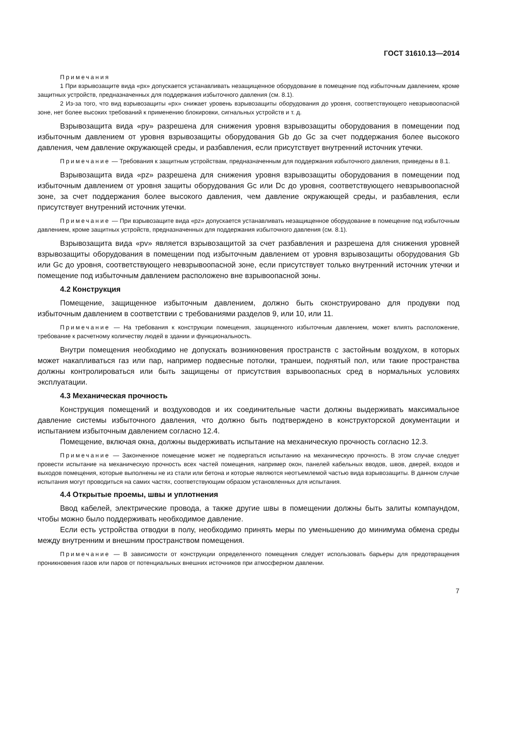ГОСТ 31610.13—2014
Примечания
1 При взрывозащите вида «px» допускается устанавливать незащищенное оборудование в помещение под избыточным давлением, кроме защитных устройств, предназначенных для поддержания избыточного давления (см. 8.1).
2 Из-за того, что вид взрывозащиты «px» снижает уровень взрывозащиты оборудования до уровня, соответствующего невзрывоопасной зоне, нет более высоких требований к применению блокировки, сигнальных устройств и т. д.
Взрывозащита вида «py» разрешена для снижения уровня взрывозащиты оборудования в помещении под избыточным давлением от уровня взрывозащиты оборудования Gb до Gc за счет поддержания более высокого давления, чем давление окружающей среды, и разбавления, если присутствует внутренний источник утечки.
Примечание — Требования к защитным устройствам, предназначенным для поддержания избыточного давления, приведены в 8.1.
Взрывозащита вида «pz» разрешена для снижения уровня взрывозащиты оборудования в помещении под избыточным давлением от уровня защиты оборудования Gc или Dc до уровня, соответствующего невзрывоопасной зоне, за счет поддержания более высокого давления, чем давление окружающей среды, и разбавления, если присутствует внутренний источник утечки.
Примечание — При взрывозащите вида «pz» допускается устанавливать незащищенное оборудование в помещение под избыточным давлением, кроме защитных устройств, предназначенных для поддержания избыточного давления (см. 8.1).
Взрывозащита вида «pv» является взрывозащитой за счет разбавления и разрешена для снижения уровней взрывозащиты оборудования в помещении под избыточным давлением от уровня взрывозащиты оборудования Gb или Gc до уровня, соответствующего невзрывоопасной зоне, если присутствует только внутренний источник утечки и помещение под избыточным давлением расположено вне взрывоопасной зоны.
4.2 Конструкция
Помещение, защищенное избыточным давлением, должно быть сконструировано для продувки под избыточным давлением в соответствии с требованиями разделов 9, или 10, или 11.
Примечание — На требования к конструкции помещения, защищенного избыточным давлением, может влиять расположение, требование к расчетному количеству людей в здании и функциональность.
Внутри помещения необходимо не допускать возникновения пространств с застойным воздухом, в которых может накапливаться газ или пар, например подвесные потолки, траншеи, поднятый пол, или такие пространства должны контролироваться или быть защищены от присутствия взрывоопасных сред в нормальных условиях эксплуатации.
4.3 Механическая прочность
Конструкция помещений и воздуховодов и их соединительные части должны выдерживать максимальное давление системы избыточного давления, что должно быть подтверждено в конструкторской документации и испытанием избыточным давлением согласно 12.4.
Помещение, включая окна, должны выдерживать испытание на механическую прочность согласно 12.3.
Примечание — Законченное помещение может не подвергаться испытанию на механическую прочность. В этом случае следует провести испытание на механическую прочность всех частей помещения, например окон, панелей кабельных вводов, швов, дверей, входов и выходов помещения, которые выполнены не из стали или бетона и которые являются неотъемлемой частью вида взрывозащиты. В данном случае испытания могут проводиться на самих частях, соответствующим образом установленных для испытания.
4.4 Открытые проемы, швы и уплотнения
Ввод кабелей, электрические провода, а также другие швы в помещении должны быть залиты компаундом, чтобы можно было поддерживать необходимое давление.
Если есть устройства отводки в полу, необходимо принять меры по уменьшению до минимума обмена среды между внутренним и внешним пространством помещения.
Примечание — В зависимости от конструкции определенного помещения следует использовать барьеры для предотвращения проникновения газов или паров от потенциальных внешних источников при атмосферном давлении.
7